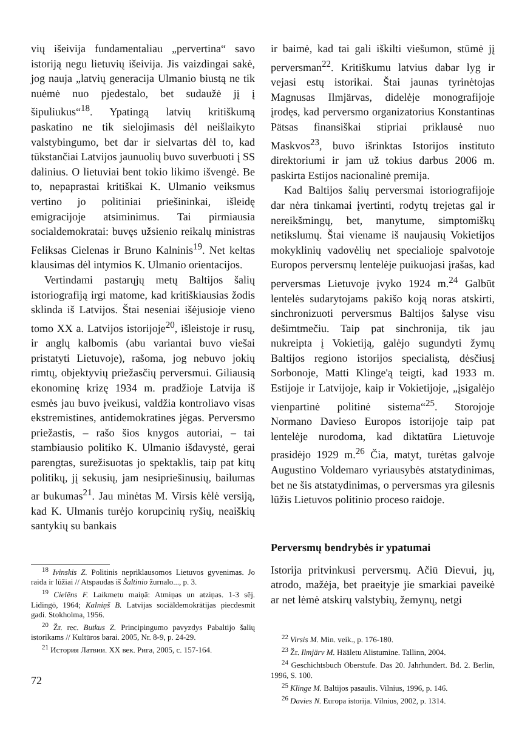vių išeivija fundamentaliau „pervertina“ savo istoriją negu lietuvių išeivija. Jis vaizdingai sakė, jog nauja „latvių generacija Ulmanio biustą ne tik nuėmė nuo pjedestalo, bet sudaužė jį į šipuliukus“<sup>18</sup>. Ypatingą latvių kritiškumą paskatino ne tik sielojimasis dėl neišlaikyto valstybingumo, bet dar ir sielvartas dėl to, kad tūkstančiai Latvijos jaunuolių buvo suverbuoti į SS dalinius. O lietuviai bent tokio likimo išvengė. Be to, nepaprastai kritiškai K. Ulmanio veiksmus vertino jo politiniai priešininkai, išleidę emigracijoje atsiminimus. Tai pirmiausia socialdemokratai: buvęs užsienio reikalų ministras Feliksas Cielenas ir Bruno Kalninis<sup>19</sup>. Net keltas klausimas dėl intymios K. Ulmanio orientacijos.
Vertindami pastarųjų metų Baltijos šalių istoriografiją irgi matome, kad kritiškiausias žodis sklinda iš Latvijos. Štai neseniai išėjusioje vieno tomo XX a. Latvijos istorijoje<sup>20</sup>, išleistoje ir rusų, ir anglų kalbomis (abu variantai buvo viešai pristatyti Lietuvoje), rašoma, jog nebuvo jokių rimtų, objektyvių priežasčių perversmui. Giliausią ekonominę krizę 1934 m. pradžioje Latvija iš esmės jau buvo įveikusi, valdžia kontroliavo visas ekstremistines, antidemokratines jėgas. Perversmo priežastis, – rašo šios knygos autoriai, – tai stambiausio politiko K. Ulmanio išdavystė, gerai parengtas, surežisuotas jo spektaklis, taip pat kitų politikų, jį sekusių, jam nesipriešinusių, bailumas ar bukumas<sup>21</sup>. Jau minėtas M. Virsis kėlė versiją, kad K. Ulmanis turėjo korupcinių ryšių, neaiškių santykių su bankais
<sup>18</sup> Ivinskis Z. Politinis nepriklausomos Lietuvos gyvenimas. Jo raida ir lūžiai // Atspaudas iš Šaltinio žurnalo..., p. 3.
<sup>19</sup> Cielēns F. Laikmetu maiņā: Atmiņas un atziņas. 1-3 sēj. Lidingö, 1964; Kalniņš B. Latvijas sociāldemokrātijas piecdesmit gadi. Stokholma, 1956.
<sup>20</sup> Žr. rec. Butkus Z. Principingumo pavyzdys Pabaltijo šalių istorikams // Kultūros barai. 2005, Nr. 8-9, p. 24-29.
<sup>21</sup> История Латвии. XX век. Рига, 2005, с. 157-164.
72
ir baimė, kad tai gali iškilti viešumon, stūmė jį perversman<sup>22</sup>. Kritiškumu latvius dabar lyg ir vejasi estų istorikai. Štai jaunas tyrinėtojas Magnusas Ilmjärvas, didelėje monografijoje įrodęs, kad perversmo organizatorius Konstantinas Pätsas finansiškai stipriai priklausė nuo Maskvos<sup>23</sup>, buvo išrinktas Istorijos instituto direktoriumi ir jam už tokius darbus 2006 m. paskirta Estijos nacionalinė premija.
Kad Baltijos šalių perversmai istoriografijoje dar nėra tinkamai įvertinti, rodytų trejetas gal ir nereikšmingų, bet, manytume, simptomiškų netikslumų. Štai viename iš naujausių Vokietijos mokyklinių vadovėlių net specialioje spalvotoje Europos perversmų lentelėje puikuojasi įrašas, kad perversmas Lietuvoje įvyko 1924 m.<sup>24</sup> Galbūt lentelės sudarytojams pakišo koją noras atskirti, sinchronizuoti perversmus Baltijos šalyse visu dešimtmečiu. Taip pat sinchronija, tik jau nukreipta į Vokietiją, galėjo sugundyti žymų Baltijos regiono istorijos specialistą, dėsčiusį Sorbonoje, Matti Klinge'ą teigti, kad 1933 m. Estijoje ir Latvijoje, kaip ir Vokietijoje, „įsigalėjo vienpartinė politinė sistema“<sup>25</sup>. Storojoje Normano Davieso Europos istorijoje taip pat lentelėje nurodoma, kad diktatūra Lietuvoje prasidėjo 1929 m.<sup>26</sup> Čia, matyt, turėtas galvoje Augustino Voldemaro vyriausybės atstatydinimas, bet ne šis atstatydinimas, o perversmas yra gilesnis lūžis Lietuvos politinio proceso raidoje.
Perversmų bendrybės ir ypatumai
Istorija pritvinkusi perversmų. Ačiū Dievui, jų, atrodo, mažėja, bet praeityje jie smarkiai paveikė ar net lėmė atskirų valstybių, žemynų, netgi
<sup>22</sup> Virsis M. Min. veik., p. 176-180.
<sup>23</sup> Žr. Ilmjärv M. Hääletu Alistumine. Tallinn, 2004.
<sup>24</sup> Geschichtsbuch Oberstufe. Das 20. Jahrhundert. Bd. 2. Berlin, 1996, S. 100.
<sup>25</sup> Klinge M. Baltijos pasaulis. Vilnius, 1996, p. 146.
<sup>26</sup> Davies N. Europa istorija. Vilnius, 2002, p. 1314.